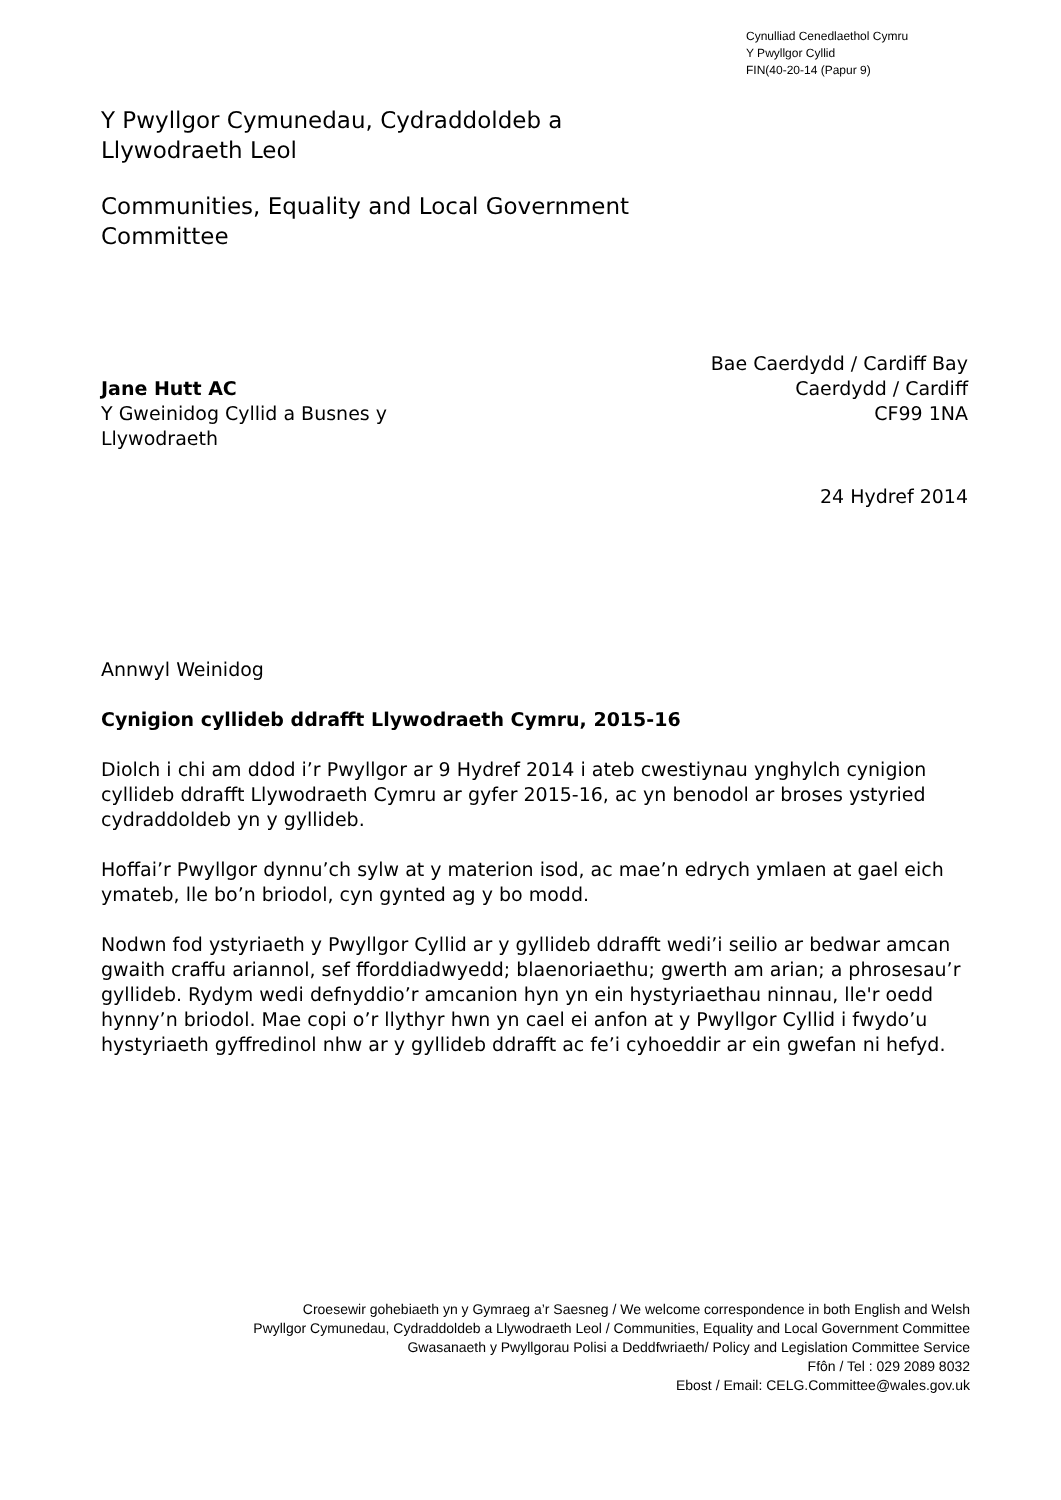Cynulliad Cenedlaethol Cymru
Y Pwyllgor Cyllid
FIN(40-20-14 (Papur 9)
Y Pwyllgor Cymunedau, Cydraddoldeb a
Llywodraeth Leol
Communities, Equality and Local Government
Committee
Jane Hutt AC
Y Gweinidog Cyllid a Busnes y
Llywodraeth
Bae Caerdydd / Cardiff Bay
Caerdydd / Cardiff
CF99 1NA
24 Hydref 2014
Annwyl Weinidog
Cynigion cyllideb ddrafft Llywodraeth Cymru, 2015-16
Diolch i chi am ddod i’r Pwyllgor ar 9 Hydref 2014 i ateb cwestiynau ynghylch cynigion cyllideb ddrafft Llywodraeth Cymru ar gyfer 2015-16, ac yn benodol ar broses ystyried cydraddoldeb yn y gyllideb.
Hoffai’r Pwyllgor dynnu’ch sylw at y materion isod, ac mae’n edrych ymlaen at gael eich ymateb, lle bo’n briodol, cyn gynted ag y bo modd.
Nodwn fod ystyriaeth y Pwyllgor Cyllid ar y gyllideb ddrafft wedi’i seilio ar bedwar amcan gwaith craffu ariannol, sef fforddiadwyedd; blaenoriaethu; gwerth am arian; a phrosesau’r gyllideb. Rydym wedi defnyddio’r amcanion hyn yn ein hystyriaethau ninnau, lle'r oedd hynny’n briodol. Mae copi o’r llythyr hwn yn cael ei anfon at y Pwyllgor Cyllid i fwydo’u hystyriaeth gyffredinol nhw ar y gyllideb ddrafft ac fe’i cyhoeddir ar ein gwefan ni hefyd.
Croesewir gohebiaeth yn y Gymraeg a’r Saesneg / We welcome correspondence in both English and Welsh
Pwyllgor Cymunedau, Cydraddoldeb a Llywodraeth Leol / Communities, Equality and Local Government Committee
Gwasanaeth y Pwyllgorau Polisi a Deddfwriaeth/ Policy and Legislation Committee Service
Ffôn / Tel : 029 2089 8032
Ebost / Email: CELG.Committee@wales.gov.uk